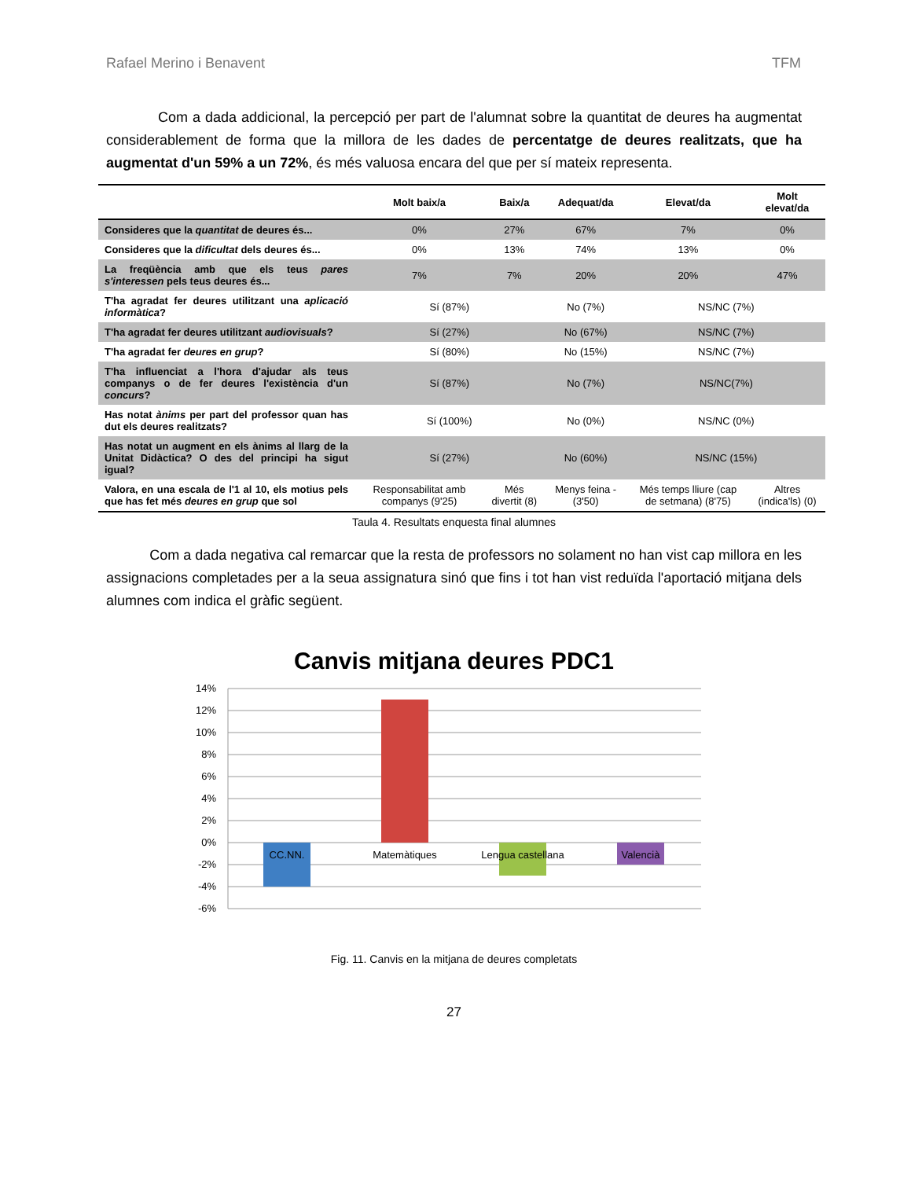Rafael Merino i Benavent TFM
Com a dada addicional, la percepció per part de l'alumnat sobre la quantitat de deures ha augmentat considerablement de forma que la millora de les dades de percentatge de deures realitzats, que ha augmentat d'un 59% a un 72%, és més valuosa encara del que per sí mateix representa.
| | Molt baix/a | Baix/a | Adequat/da | Elevat/da | Molt elevat/da |
| --- | --- | --- | --- | --- | --- |
| Consideres que la quantitat de deures és... | 0% | 27% | 67% | 7% | 0% |
| Consideres que la dificultat dels deures és... | 0% | 13% | 74% | 13% | 0% |
| La freqüència amb que els teus pares s'interessen pels teus deures és... | 7% | 7% | 20% | 20% | 47% |
| T'ha agradat fer deures utilitzant una aplicació informàtica ? | Sí (87%) | | No (7%) | NS/NC (7%) | |
| T'ha agradat fer deures utilitzant audiovisuals ? | Sí (27%) | | No (67%) | NS/NC (7%) | |
| T'ha agradat fer deures en grup ? | Sí (80%) | | No (15%) | NS/NC (7%) | |
| T'ha influenciat a l'hora d'ajudar als teus companys o de fer deures l'existència d'un concurs ? | Sí (87%) | | No (7%) | NS/NC(7%) | |
| Has notat ànims per part del professor quan has dut els deures realitzats? | Sí (100%) | | No (0%) | NS/NC (0%) | |
| Has notat un augment en els ànims al llarg de la Unitat Didàctica? O des del principi ha sigut igual? | Sí (27%) | | No (60%) | NS/NC (15%) | |
| Valora, en una escala de l'1 al 10, els motius pels que has fet més deures en grup que sol | Responsabilitat amb companys (9'25) | Més divertit (8) | Menys feina - (3'50) | Més temps lliure (cap de setmana) (8'75) | Altres (indica'ls) (0) |
Taula 4. Resultats enquesta final alumnes
Com a dada negativa cal remarcar que la resta de professors no solament no han vist cap millora en les assignacions completades per a la seua assignatura sinó que fins i tot han vist reduïda l'aportació mitjana dels alumnes com indica el gràfic següent.
Canvis mitjana deures PDC1
14%
12%
10%
8%
6%
4%
2%
0%
-2%
-4%
-6%
CC.NN.
Matemàtiques
Lengua castellana
Valencià
Fig. 11. Canvis en la mitjana de deures completats
27